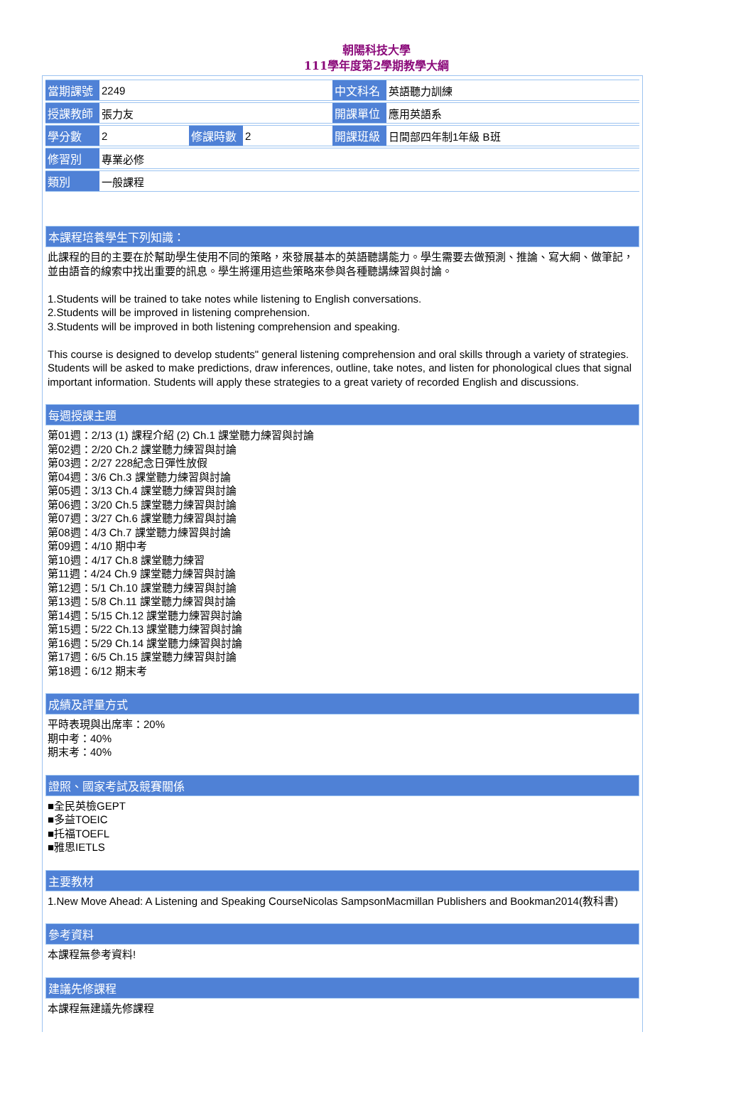朝陽科技大學
111學年度第2學期教學大綱
| 當期課號 | 2249 | | | 中文科名 | 英語聽力訓練 |
| 授課教師 | 張力友 | | | 開課單位 | 應用英語系 |
| 學分數 | 2 | 修課時數 | 2 | 開課班級 | 日間部四年制1年級 B班 |
| 修習別 | 專業必修 | | | | |
| 類別 | 一般課程 | | | | |
本課程培養學生下列知識：
此課程的目的主要在於幫助學生使用不同的策略，來發展基本的英語聽講能力。學生需要去做預測、推論、寫大綱、做筆記，並由語音的線索中找出重要的訊息。學生將運用這些策略來參與各種聽講練習與討論。
1.Students will be trained to take notes while listening to English conversations.
2.Students will be improved in listening comprehension.
3.Students will be improved in both listening comprehension and speaking.
This course is designed to develop students" general listening comprehension and oral skills through a variety of strategies. Students will be asked to make predictions, draw inferences, outline, take notes, and listen for phonological clues that signal important information. Students will apply these strategies to a great variety of recorded English and discussions.
每週授課主題
第01週：2/13 (1) 課程介紹 (2) Ch.1 課堂聽力練習與討論
第02週：2/20 Ch.2 課堂聽力練習與討論
第03週：2/27 228紀念日彈性放假
第04週：3/6 Ch.3 課堂聽力練習與討論
第05週：3/13 Ch.4 課堂聽力練習與討論
第06週：3/20 Ch.5 課堂聽力練習與討論
第07週：3/27 Ch.6 課堂聽力練習與討論
第08週：4/3 Ch.7 課堂聽力練習與討論
第09週：4/10 期中考
第10週：4/17 Ch.8 課堂聽力練習
第11週：4/24 Ch.9 課堂聽力練習與討論
第12週：5/1 Ch.10 課堂聽力練習與討論
第13週：5/8 Ch.11 課堂聽力練習與討論
第14週：5/15 Ch.12 課堂聽力練習與討論
第15週：5/22 Ch.13 課堂聽力練習與討論
第16週：5/29 Ch.14 課堂聽力練習與討論
第17週：6/5 Ch.15 課堂聽力練習與討論
第18週：6/12 期末考
成績及評量方式
平時表現與出席率：20%
期中考：40%
期末考：40%
證照、國家考試及競賽關係
■全民英檢GEPT
■多益TOEIC
■托福TOEFL
■雅思IETLS
主要教材
1.New Move Ahead: A Listening and Speaking CourseNicolas SampsonMacmillan Publishers and Bookman2014(教科書)
參考資料
本課程無參考資料!
建議先修課程
本課程無建議先修課程